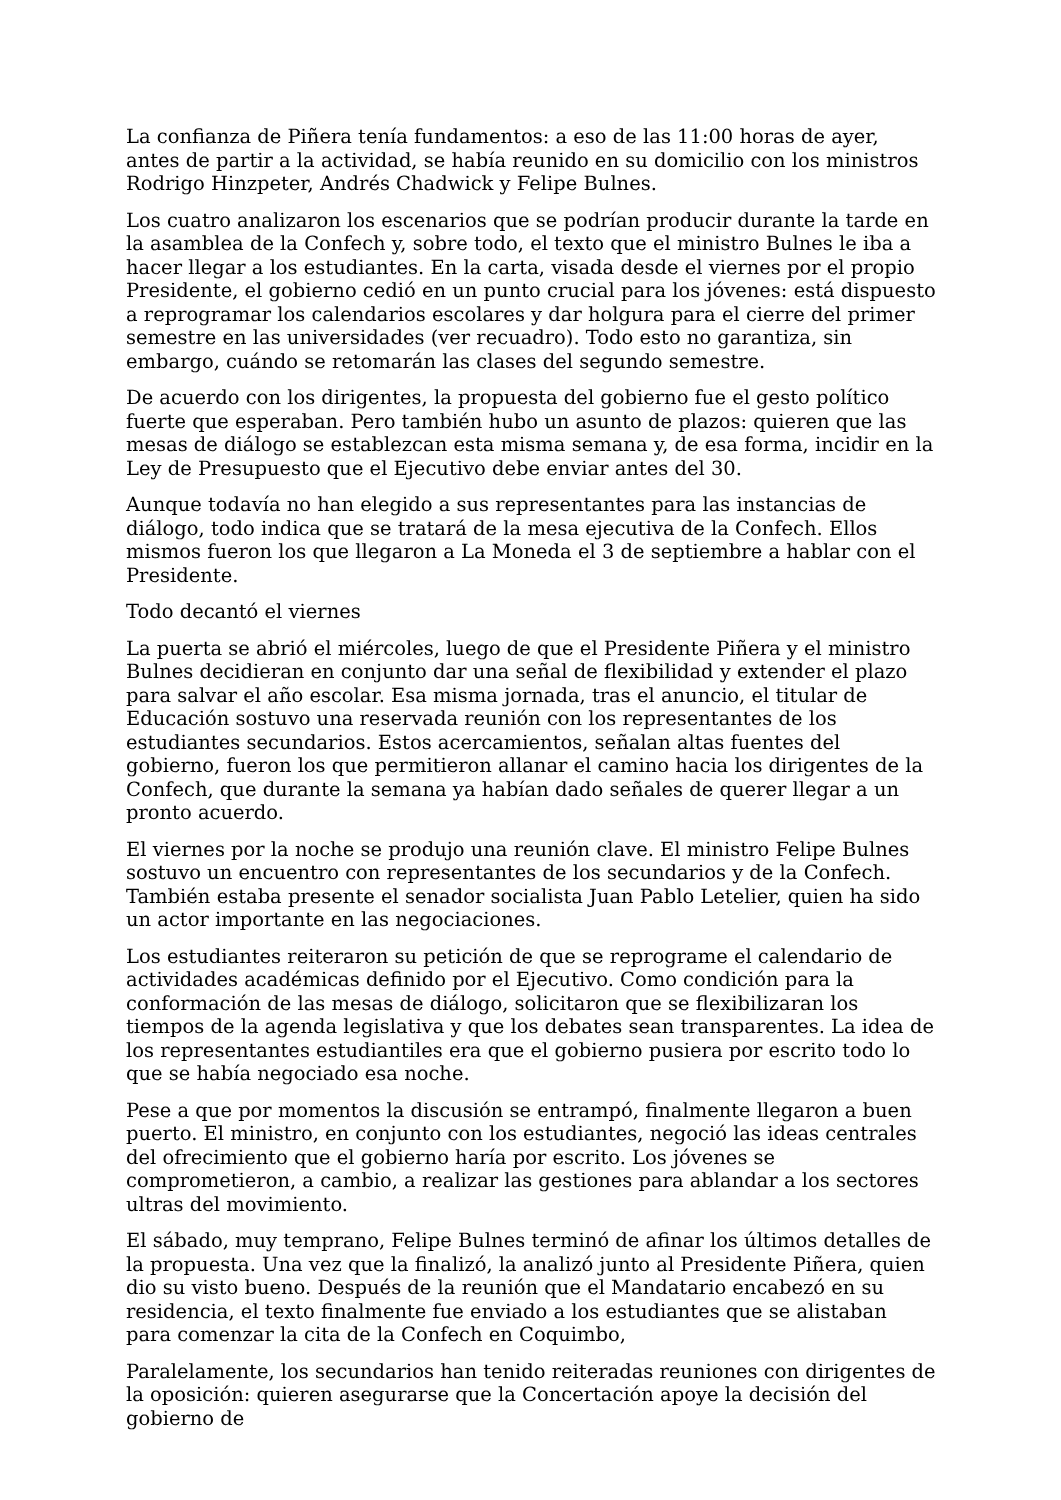La confianza de Piñera tenía fundamentos: a eso de las 11:00 horas de ayer, antes de partir a la actividad, se había reunido en su domicilio con los ministros Rodrigo Hinzpeter, Andrés Chadwick y Felipe Bulnes.
Los cuatro analizaron los escenarios que se podrían producir durante la tarde en la asamblea de la Confech y, sobre todo, el texto que el ministro Bulnes le iba a hacer llegar a los estudiantes. En la carta, visada desde el viernes por el propio Presidente, el gobierno cedió en un punto crucial para los jóvenes: está dispuesto a reprogramar los calendarios escolares y dar holgura para el cierre del primer semestre en las universidades (ver recuadro). Todo esto no garantiza, sin embargo, cuándo se retomarán las clases del segundo semestre.
De acuerdo con los dirigentes, la propuesta del gobierno fue el gesto político fuerte que esperaban. Pero también hubo un asunto de plazos: quieren que las mesas de diálogo se establezcan esta misma semana y, de esa forma, incidir en la Ley de Presupuesto que el Ejecutivo debe enviar antes del 30.
Aunque todavía no han elegido a sus representantes para las instancias de diálogo, todo indica que se tratará de la mesa ejecutiva de la Confech. Ellos mismos fueron los que llegaron a La Moneda el 3 de septiembre a hablar con el Presidente.
Todo decantó el viernes
La puerta se abrió el miércoles, luego de que el Presidente Piñera y el ministro Bulnes decidieran en conjunto dar una señal de flexibilidad y extender el plazo para salvar el año escolar. Esa misma jornada, tras el anuncio, el titular de Educación sostuvo una reservada reunión con los representantes de los estudiantes secundarios. Estos acercamientos, señalan altas fuentes del gobierno, fueron los que permitieron allanar el camino hacia los dirigentes de la Confech, que durante la semana ya habían dado señales de querer llegar a un pronto acuerdo.
El viernes por la noche se produjo una reunión clave. El ministro Felipe Bulnes sostuvo un encuentro con representantes de los secundarios y de la Confech. También estaba presente el senador socialista Juan Pablo Letelier, quien ha sido un actor importante en las negociaciones.
Los estudiantes reiteraron su petición de que se reprograme el calendario de actividades académicas definido por el Ejecutivo. Como condición para la conformación de las mesas de diálogo, solicitaron que se flexibilizaran los tiempos de la agenda legislativa y que los debates sean transparentes. La idea de los representantes estudiantiles era que el gobierno pusiera por escrito todo lo que se había negociado esa noche.
Pese a que por momentos la discusión se entrampó, finalmente llegaron a buen puerto. El ministro, en conjunto con los estudiantes, negoció las ideas centrales del ofrecimiento que el gobierno haría por escrito. Los jóvenes se comprometieron, a cambio, a realizar las gestiones para ablandar a los sectores ultras del movimiento.
El sábado, muy temprano, Felipe Bulnes terminó de afinar los últimos detalles de la propuesta. Una vez que la finalizó, la analizó junto al Presidente Piñera, quien dio su visto bueno. Después de la reunión que el Mandatario encabezó en su residencia, el texto finalmente fue enviado a los estudiantes que se alistaban para comenzar la cita de la Confech en Coquimbo,
Paralelamente, los secundarios han tenido reiteradas reuniones con dirigentes de la oposición: quieren asegurarse que la Concertación apoye la decisión del gobierno de